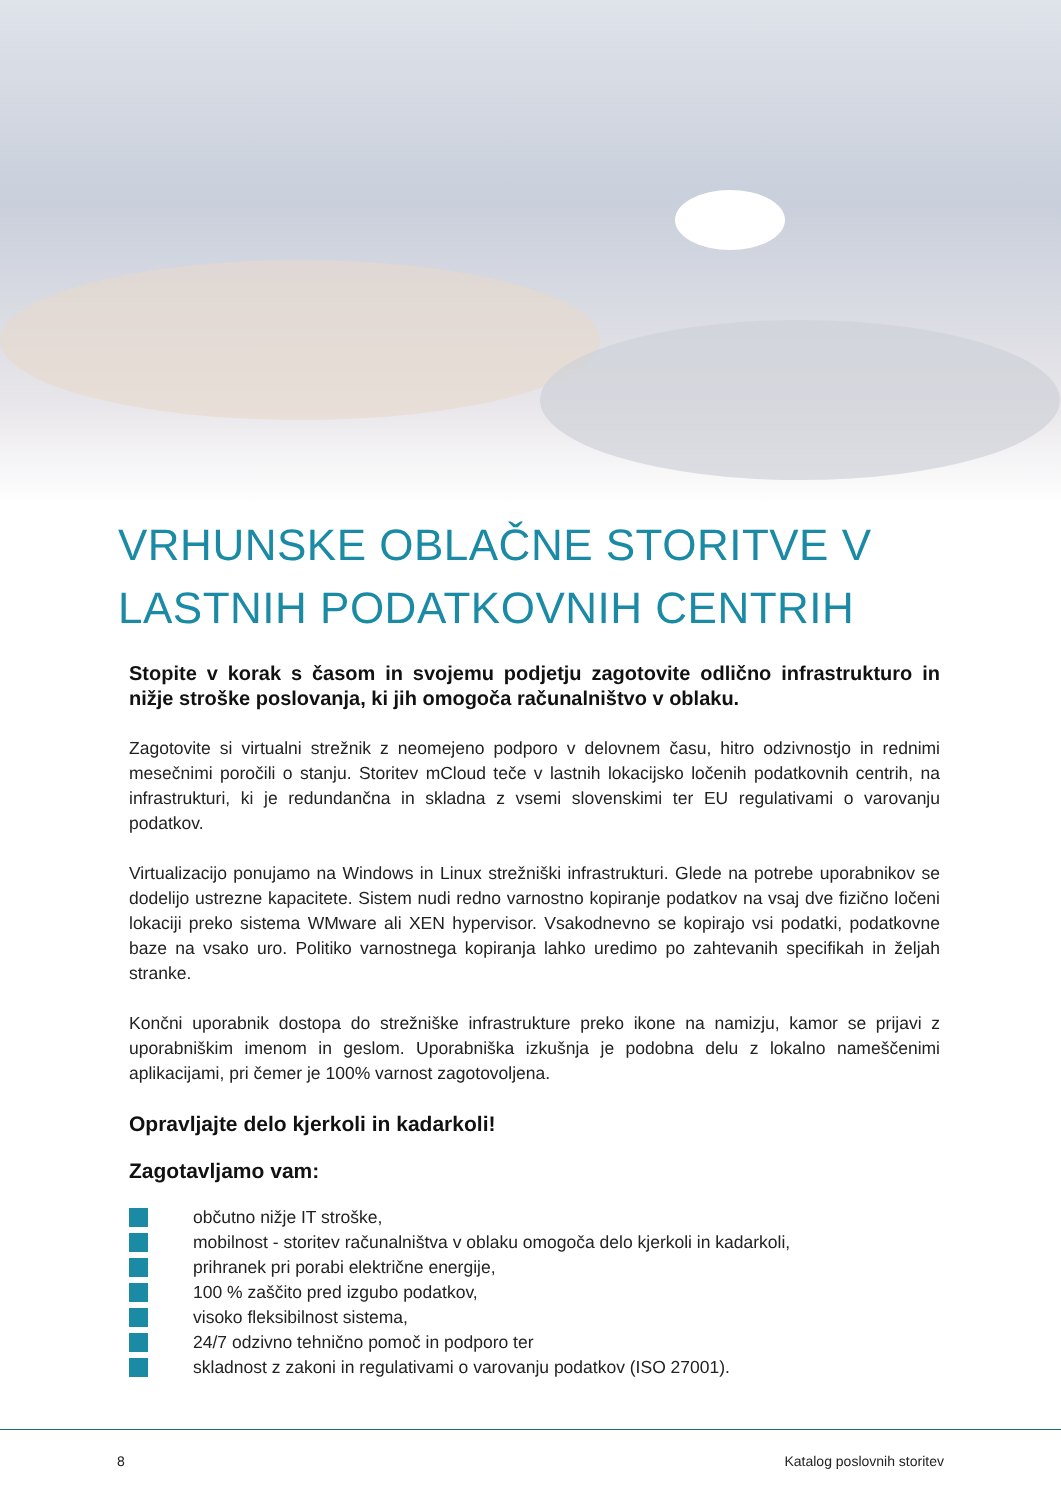VRHUNSKE OBLAČNE STORITVE V LASTNIH PODATKOVNIH CENTRIH
Stopite v korak s časom in svojemu podjetju zagotovite odlično infrastrukturo in nižje stroške poslovanja, ki jih omogoča računalništvo v oblaku.
Zagotovite si virtualni strežnik z neomejeno podporo v delovnem času, hitro odzivnostjo in rednimi mesečnimi poročili o stanju. Storitev mCloud teče v lastnih lokacijsko ločenih podatkovnih centrih, na infrastrukturi, ki je redundančna in skladna z vsemi slovenskimi ter EU regulativami o varovanju podatkov.
Virtualizacijo ponujamo na Windows in Linux strežniški infrastrukturi. Glede na potrebe uporabnikov se dodelijo ustrezne kapacitete. Sistem nudi redno varnostno kopiranje podatkov na vsaj dve fizično ločeni lokaciji preko sistema WMware ali XEN hypervisor. Vsakodnevno se kopirajo vsi podatki, podatkovne baze na vsako uro. Politiko varnostnega kopiranja lahko uredimo po zahtevanih specifikah in željah stranke.
Končni uporabnik dostopa do strežniške infrastrukture preko ikone na namizju, kamor se prijavi z uporabniškim imenom in geslom. Uporabniška izkušnja je podobna delu z lokalno nameščenimi aplikacijami, pri čemer je 100% varnost zagotovoljena.
Opravljajte delo kjerkoli in kadarkoli!
Zagotavljamo vam:
občutno nižje IT stroške,
mobilnost - storitev računalništva v oblaku omogoča delo kjerkoli in kadarkoli,
prihranek pri porabi električne energije,
100 % zaščito pred izgubo podatkov,
visoko fleksibilnost sistema,
24/7 odzivno tehnično pomoč in podporo ter
skladnost z zakoni in regulativami o varovanju podatkov (ISO 27001).
8 Katalog poslovnih storitev